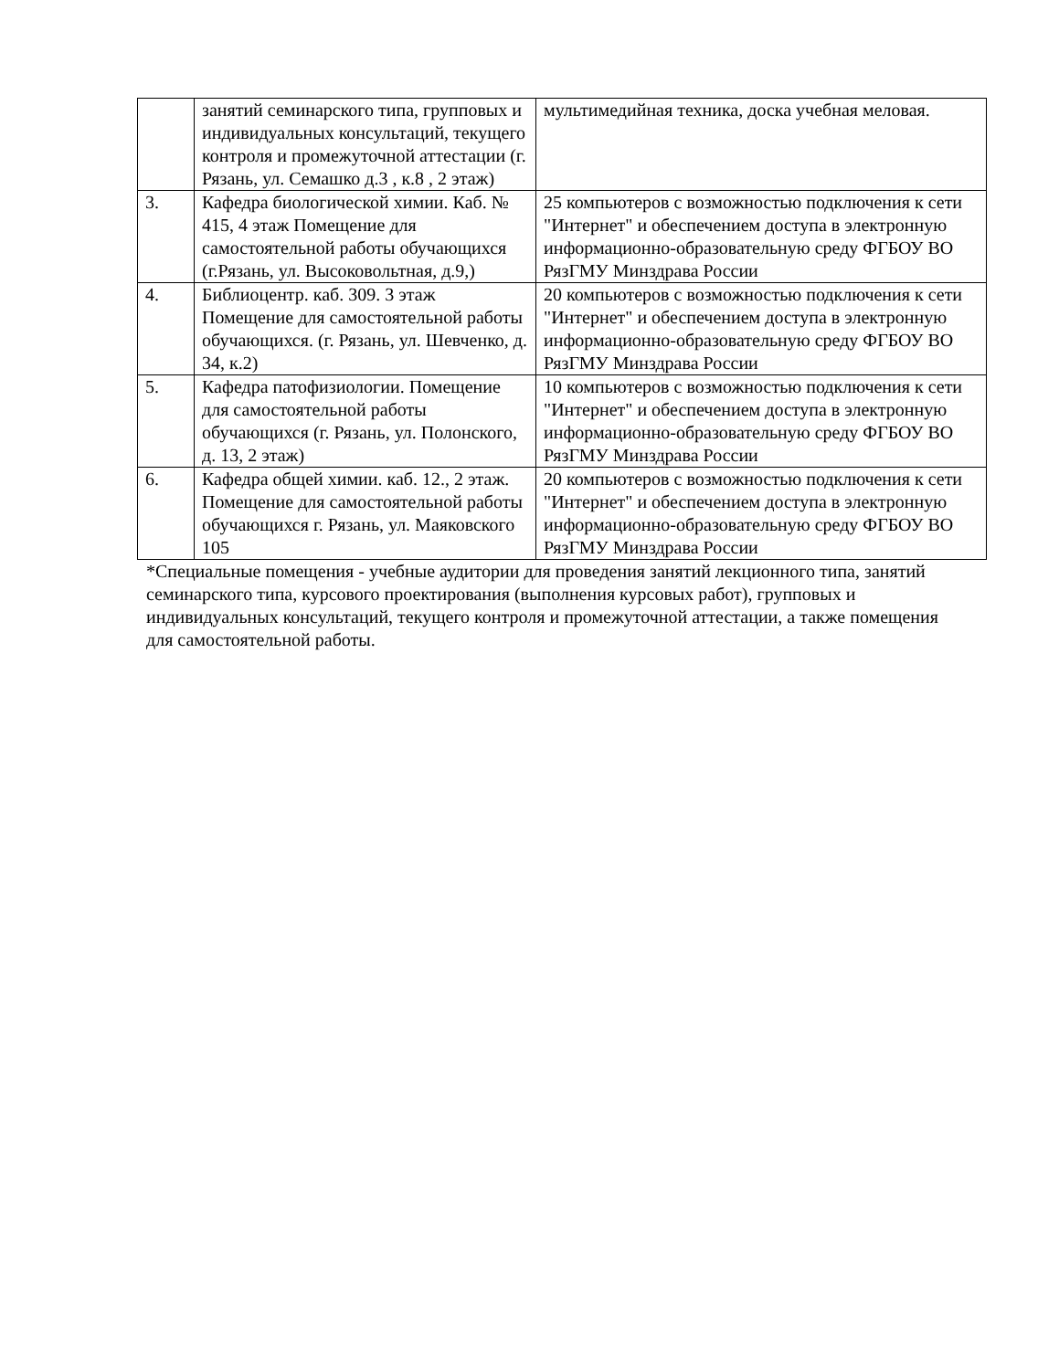| | занятий семинарского типа, групповых и индивидуальных консультаций, текущего контроля и промежуточной аттестации (г. Рязань, ул. Семашко д.3 , к.8 , 2 этаж) | мультимедийная техника, доска учебная меловая. |
| 3. | Кафедра биологической химии. Каб. № 415, 4 этаж Помещение для самостоятельной работы обучающихся (г.Рязань, ул. Высоковольтная, д.9,) | 25 компьютеров с возможностью подключения к сети "Интернет" и обеспечением доступа в электронную информационно-образовательную среду ФГБОУ ВО РязГМУ Минздрава России |
| 4. | Библиоцентр. каб. 309. 3 этаж Помещение для самостоятельной работы обучающихся. (г. Рязань, ул. Шевченко, д. 34, к.2) | 20 компьютеров с возможностью подключения к сети "Интернет" и обеспечением доступа в электронную информационно-образовательную среду ФГБОУ ВО РязГМУ Минздрава России |
| 5. | Кафедра патофизиологии. Помещение для самостоятельной работы обучающихся (г. Рязань, ул. Полонского, д. 13, 2 этаж) | 10 компьютеров с возможностью подключения к сети "Интернет" и обеспечением доступа в электронную информационно-образовательную среду ФГБОУ ВО РязГМУ Минздрава России |
| 6. | Кафедра общей химии. каб. 12., 2 этаж. Помещение для самостоятельной работы обучающихся г. Рязань, ул. Маяковского 105 | 20 компьютеров с возможностью подключения к сети "Интернет" и обеспечением доступа в электронную информационно-образовательную среду ФГБОУ ВО РязГМУ Минздрава России |
*Специальные помещения - учебные аудитории для проведения занятий лекционного типа, занятий семинарского типа, курсового проектирования (выполнения курсовых работ), групповых и индивидуальных консультаций, текущего контроля и промежуточной аттестации, а также помещения для самостоятельной работы.